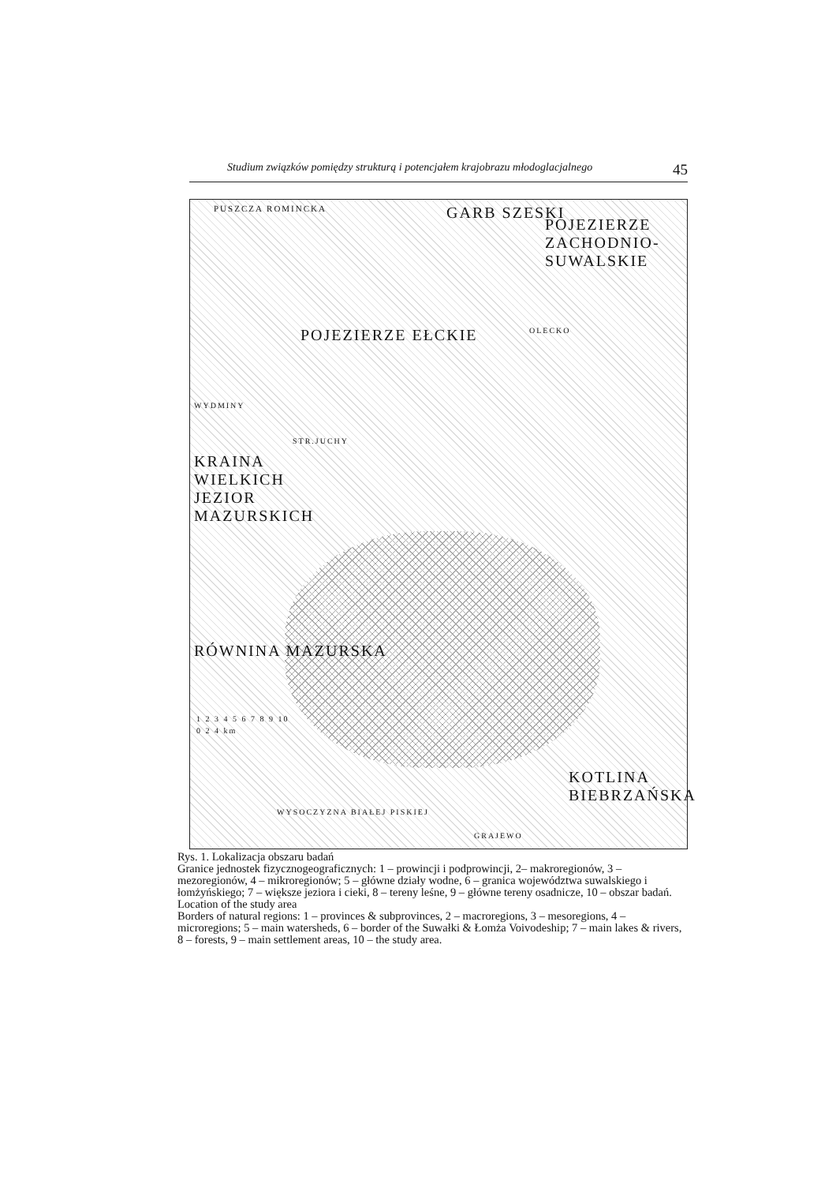Studium związków pomiędzy strukturą i potencjałem krajobrazu młodoglacjalnego 45
GARB SZESKI
POJEZIERZE ZACHODNIO-SUWALSKIE
POJEZIERZE EŁCKIE
KRAINA WIELKICH JEZIOR MAZURSKICH
RÓWNINA MAZURSKA
KOTLINA BIEBRZAŃSKA
PUSZCZA ROMINCKA
OLECKO
WYDMINY
STR.JUCHY
GRAJEWO
WYSOCZYZNA BIAŁEJ PISKIEJ
1 2 3 4 5 6 7 8 9 10
0 2 4 km
Rys. 1. Lokalizacja obszaru badań
Granice jednostek fizycznogeograficznych: 1 – prowincji i podprowincji, 2– makroregionów, 3 –mezoregionów, 4 – mikroregionów; 5 – główne działy wodne, 6 – granica województwa suwalskiego i łomżyńskiego; 7 – większe jeziora i cieki, 8 – tereny leśne, 9 – główne tereny osadnicze, 10 – obszar badań.
Location of the study area
Borders of natural regions: 1 – provinces & subprovinces, 2 – macroregions, 3 – mesoregions, 4 – microregions; 5 – main watersheds, 6 – border of the Suwałki & Łomża Voivodeship; 7 – main lakes & rivers, 8 – forests, 9 – main settlement areas, 10 – the study area.